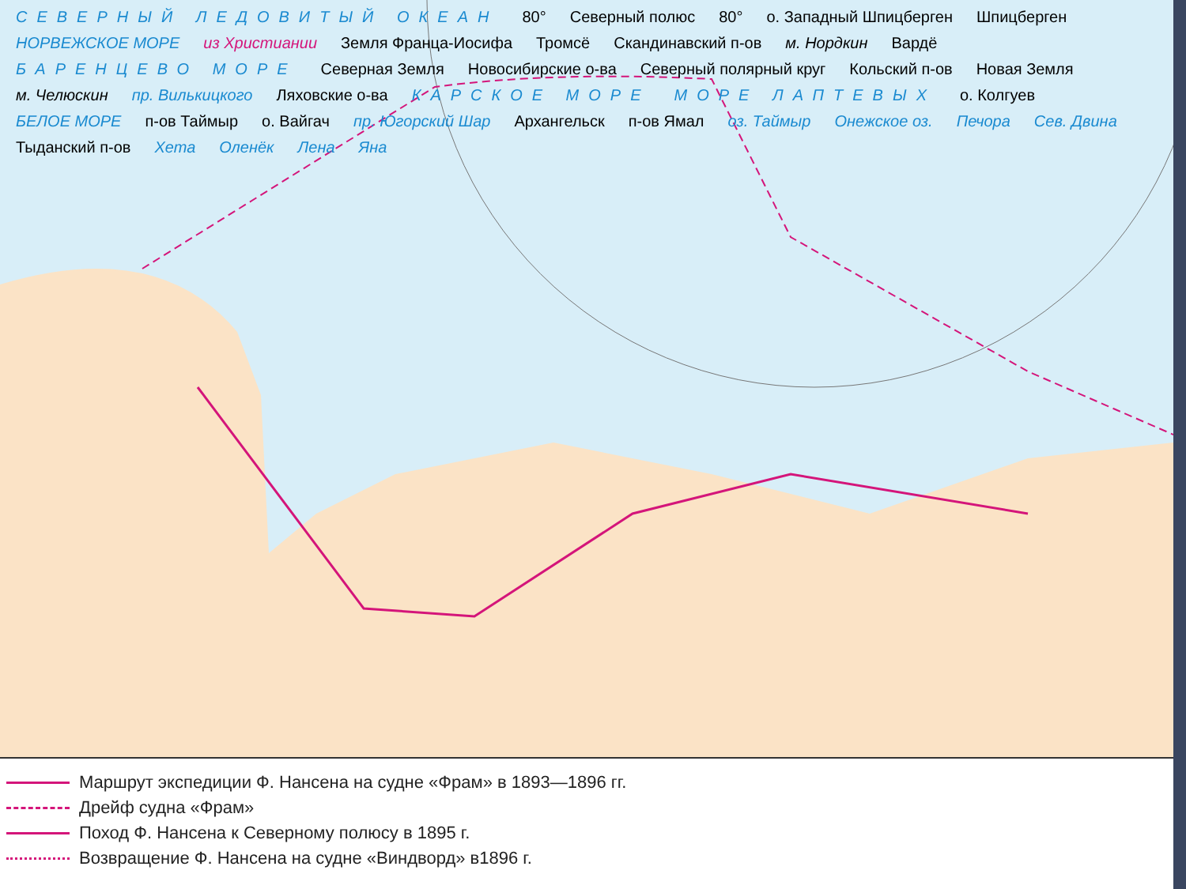СЕВЕРНЫЙ ЛЕДОВИТЫЙ ОКЕАН 80° Северный полюс 80° о. Западный Шпицберген Шпицберген НОРВЕЖСКОЕ МОРЕ из Христиании Земля Франца-Иосифа Тромсё Скандинавский п-ов м. Нордкин Вардё БАРЕНЦЕВО МОРЕ Северная Земля Новосибирские о-ва Северный полярный круг Кольский п-ов Новая Земля м. Челюскин пр. Вилькицкого Ляховские о-ва КАРСКОЕ МОРЕ МОРЕ ЛАПТЕВЫХ о. Колгуев БЕЛОЕ МОРЕ п-ов Таймыр о. Вайгач пр. Югорский Шар Архангельск п-ов Ямал оз. Таймыр Онежское оз. Печора Сев. Двина Тыданский п-ов Хета Оленёк Лена Яна
Маршрут экспедиции Ф. Нансена на судне «Фрам» в 1893—1896 гг.
Дрейф судна «Фрам»
Поход Ф. Нансена к Северному полюсу в 1895 г.
Возвращение Ф. Нансена на судне «Виндворд» в1896 г.